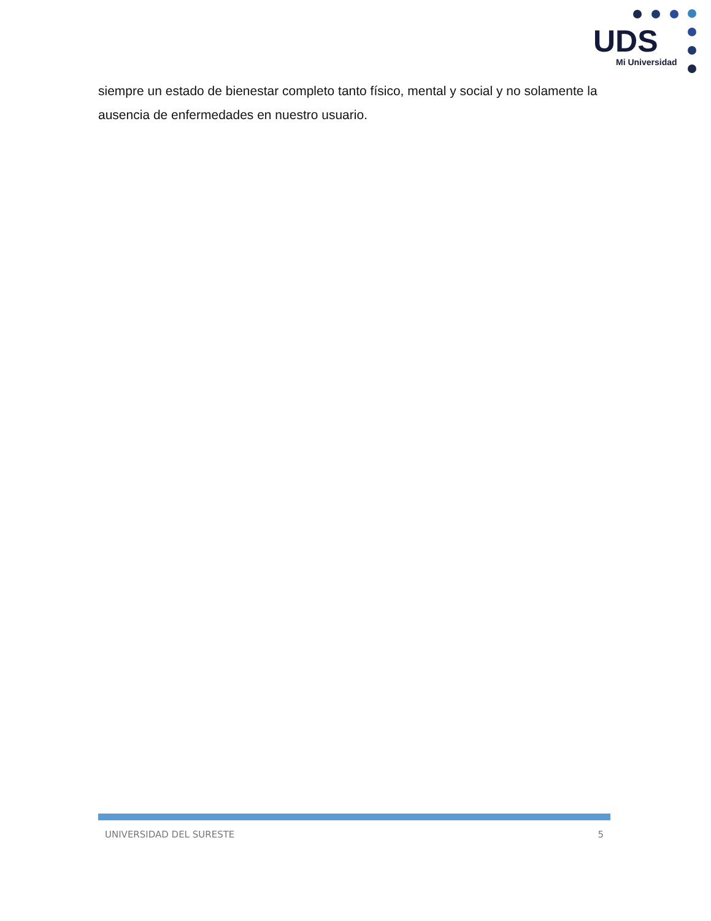UDS
Mi Universidad
siempre un estado de bienestar completo tanto físico, mental y social y no solamente la ausencia de enfermedades en nuestro usuario.
UNIVERSIDAD DEL SURESTE 5